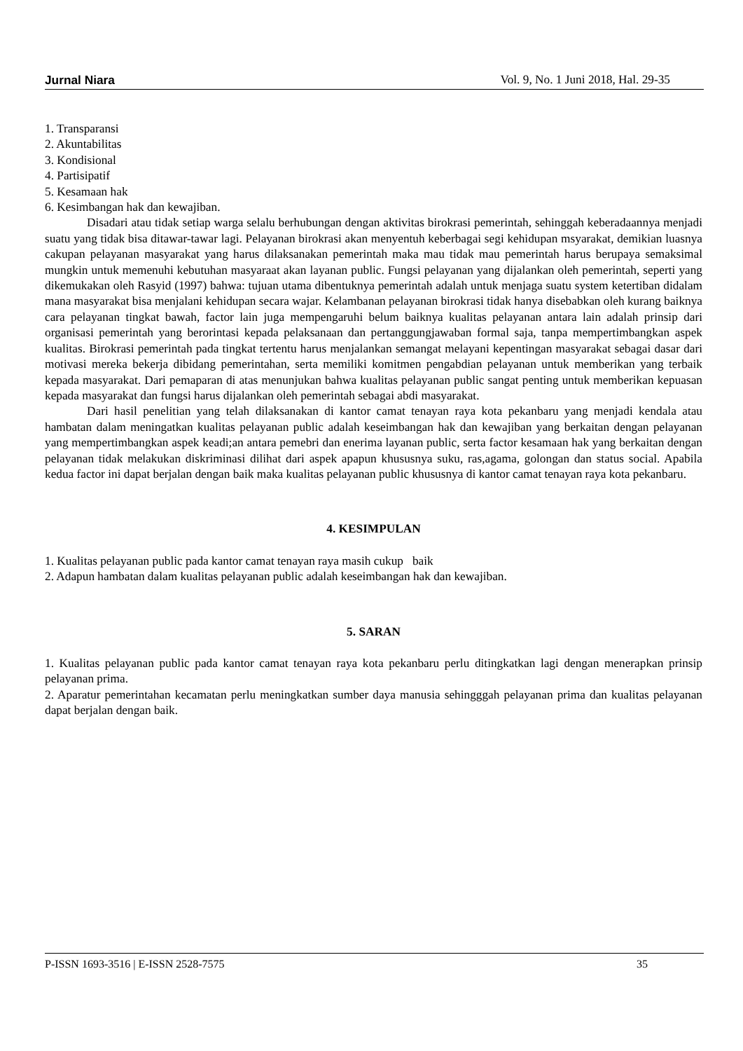Jurnal Niara Vol. 9, No. 1 Juni 2018, Hal. 29-35
1. Transparansi
2. Akuntabilitas
3. Kondisional
4. Partisipatif
5. Kesamaan hak
6. Kesimbangan hak dan kewajiban.
Disadari atau tidak setiap warga selalu berhubungan dengan aktivitas birokrasi pemerintah, sehinggah keberadaannya menjadi suatu yang tidak bisa ditawar-tawar lagi. Pelayanan birokrasi akan menyentuh keberbagai segi kehidupan msyarakat, demikian luasnya cakupan pelayanan masyarakat yang harus dilaksanakan pemerintah maka mau tidak mau pemerintah harus berupaya semaksimal mungkin untuk memenuhi kebutuhan masyaraat akan layanan public. Fungsi pelayanan yang dijalankan oleh pemerintah, seperti yang dikemukakan oleh Rasyid (1997) bahwa: tujuan utama dibentuknya pemerintah adalah untuk menjaga suatu system ketertiban didalam mana masyarakat bisa menjalani kehidupan secara wajar. Kelambanan pelayanan birokrasi tidak hanya disebabkan oleh kurang baiknya cara pelayanan tingkat bawah, factor lain juga mempengaruhi belum baiknya kualitas pelayanan antara lain adalah prinsip dari organisasi pemerintah yang berorintasi kepada pelaksanaan dan pertanggungjawaban formal saja, tanpa mempertimbangkan aspek kualitas. Birokrasi pemerintah pada tingkat tertentu harus menjalankan semangat melayani kepentingan masyarakat sebagai dasar dari motivasi mereka bekerja dibidang pemerintahan, serta memiliki komitmen pengabdian pelayanan untuk memberikan yang terbaik kepada masyarakat. Dari pemaparan di atas menunjukan bahwa kualitas pelayanan public sangat penting untuk memberikan kepuasan kepada masyarakat dan fungsi harus dijalankan oleh pemerintah sebagai abdi masyarakat.
Dari hasil penelitian yang telah dilaksanakan di kantor camat tenayan raya kota pekanbaru yang menjadi kendala atau hambatan dalam meningatkan kualitas pelayanan public adalah keseimbangan hak dan kewajiban yang berkaitan dengan pelayanan yang mempertimbangkan aspek keadi;an antara pemebri dan enerima layanan public, serta factor kesamaan hak yang berkaitan dengan pelayanan tidak melakukan diskriminasi dilihat dari aspek apapun khususnya suku, ras,agama, golongan dan status social. Apabila kedua factor ini dapat berjalan dengan baik maka kualitas pelayanan public khususnya di kantor camat tenayan raya kota pekanbaru.
4. KESIMPULAN
1. Kualitas pelayanan public pada kantor camat tenayan raya masih cukup baik
2. Adapun hambatan dalam kualitas pelayanan public adalah keseimbangan hak dan kewajiban.
5. SARAN
1. Kualitas pelayanan public pada kantor camat tenayan raya kota pekanbaru perlu ditingkatkan lagi dengan menerapkan prinsip pelayanan prima.
2. Aparatur pemerintahan kecamatan perlu meningkatkan sumber daya manusia sehingggah pelayanan prima dan kualitas pelayanan dapat berjalan dengan baik.
P-ISSN 1693-3516 | E-ISSN 2528-7575 35